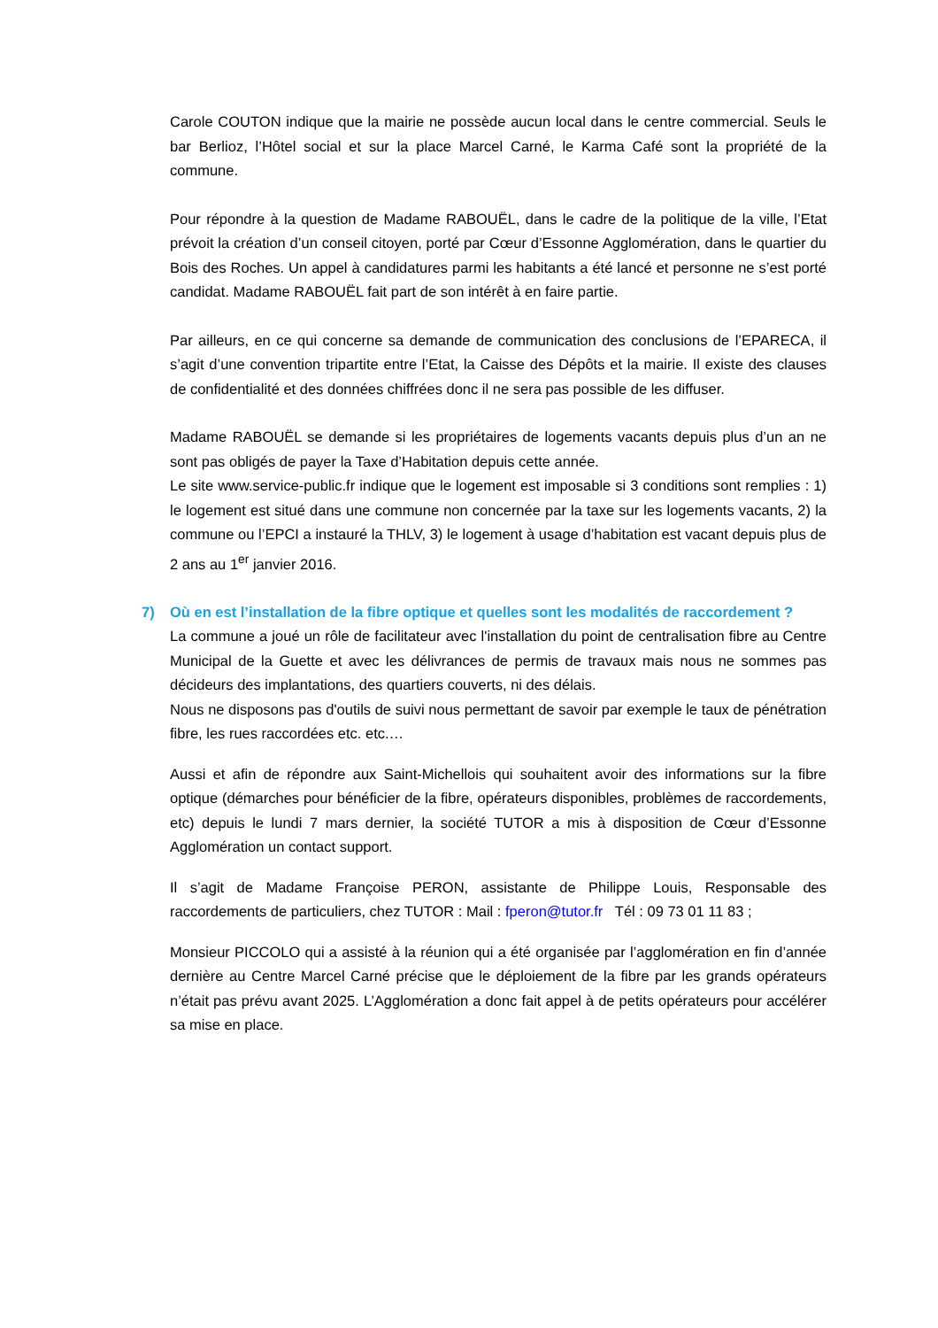Carole COUTON indique que la mairie ne possède aucun local dans le centre commercial. Seuls le bar Berlioz, l’Hôtel social et sur la place Marcel Carné, le Karma Café sont la propriété de la commune.
Pour répondre à la question de Madame RABOUËL, dans le cadre de la politique de la ville, l’Etat prévoit la création d’un conseil citoyen, porté par Cœur d’Essonne Agglomération, dans le quartier du Bois des Roches. Un appel à candidatures parmi les habitants a été lancé et personne ne s’est porté candidat. Madame RABOUËL fait part de son intérêt à en faire partie.
Par ailleurs, en ce qui concerne sa demande de communication des conclusions de l’EPARECA, il s’agit d’une convention tripartite entre l’Etat, la Caisse des Dépôts et la mairie. Il existe des clauses de confidentialité et des données chiffrées donc il ne sera pas possible de les diffuser.
Madame RABOUËL se demande si les propriétaires de logements vacants depuis plus d’un an ne sont pas obligés de payer la Taxe d’Habitation depuis cette année.
Le site www.service-public.fr indique que le logement est imposable si 3 conditions sont remplies : 1) le logement est situé dans une commune non concernée par la taxe sur les logements vacants, 2) la commune ou l’EPCI a instauré la THLV, 3) le logement à usage d’habitation est vacant depuis plus de 2 ans au 1<sup>er</sup> janvier 2016.
7) Où en est l’installation de la fibre optique et quelles sont les modalités de raccordement ?
La commune a joué un rôle de facilitateur avec l'installation du point de centralisation fibre au Centre Municipal de la Guette et avec les délivrances de permis de travaux mais nous ne sommes pas décideurs des implantations, des quartiers couverts, ni des délais.
Nous ne disposons pas d'outils de suivi nous permettant de savoir par exemple le taux de pénétration fibre, les rues raccordées etc. etc.…
Aussi et afin de répondre aux Saint-Michellois qui souhaitent avoir des informations sur la fibre optique (démarches pour bénéficier de la fibre, opérateurs disponibles, problèmes de raccordements, etc) depuis le lundi 7 mars dernier, la société TUTOR a mis à disposition de Cœur d’Essonne Agglomération un contact support.
Il s’agit de Madame Françoise PERON, assistante de Philippe Louis, Responsable des raccordements de particuliers, chez TUTOR : Mail : fperon@tutor.fr Tél : 09 73 01 11 83 ;
Monsieur PICCOLO qui a assisté à la réunion qui a été organisée par l’agglomération en fin d’année dernière au Centre Marcel Carné précise que le déploiement de la fibre par les grands opérateurs n’était pas prévu avant 2025. L’Agglomération a donc fait appel à de petits opérateurs pour accélérer sa mise en place.